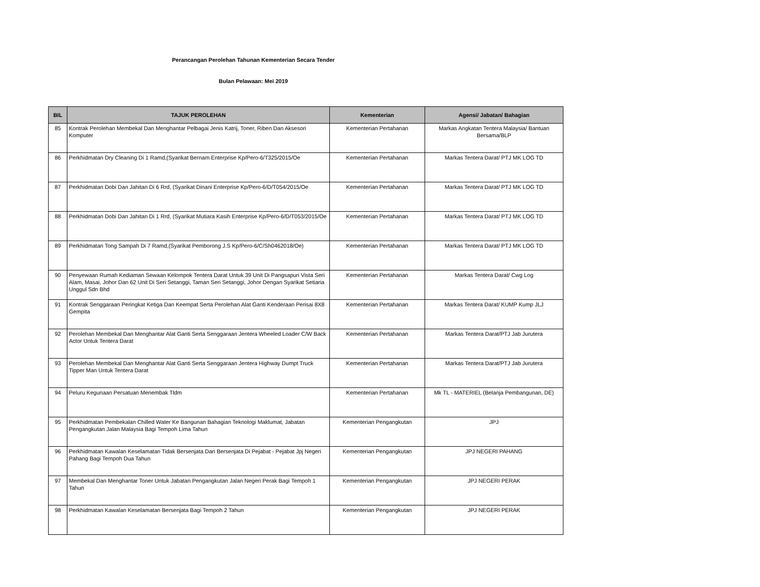Perancangan Perolehan Tahunan Kementerian Secara Tender
Bulan Pelawaan: Mei 2019
| BIL | TAJUK PEROLEHAN | Kementerian | Agensi/ Jabatan/ Bahagian |
| --- | --- | --- | --- |
| 85 | Kontrak Perolehan Membekal Dan Menghantar Pelbagai Jenis Katrij, Toner, Riben Dan Aksesori Komputer | Kementerian Pertahanan | Markas Angkatan Tentera Malaysia/ Bantuan Bersama/BLP |
| 86 | Perkhidmatan Dry Cleaning Di 1 Ramd,(Syarikat Bernam Enterprise Kp/Pero-6/T325/2015/Oe | Kementerian Pertahanan | Markas Tentera Darat/ PTJ MK LOG TD |
| 87 | Perkhidmatan Dobi Dan Jahitan Di 6 Rrd, (Syarikat Dinani Enterprise Kp/Pero-6/D/T054/2015/Oe | Kementerian Pertahanan | Markas Tentera Darat/ PTJ MK LOG TD |
| 88 | Perkhidmatan Dobi Dan Jahitan Di 1 Rrd, (Syarikat Mutiara Kasih Enterprise Kp/Pero-6/D/T053/2015/Oe | Kementerian Pertahanan | Markas Tentera Darat/ PTJ MK LOG TD |
| 89 | Perkhidmatan Tong Sampah Di 7 Ramd,(Syarikat Pemborong J.S Kp/Pero-6/C/Sh0462018/Oe) | Kementerian Pertahanan | Markas Tentera Darat/ PTJ MK LOG TD |
| 90 | Penyewaan Rumah Kediaman Sewaan Kelompok Tentera Darat Untuk 39 Unit Di Pangsapuri Vista Seri Alam, Masai, Johor Dan 62 Unit Di Seri Setanggi, Taman Seri Setanggi, Johor Dengan Syarikat Setiaria Unggul Sdn Bhd | Kementerian Pertahanan | Markas Tentera Darat/ Cwg Log |
| 91 | Kontrak Senggaraan Peringkat Ketiga Dan Keempat Serta Perolehan Alat Ganti Kenderaan Perisai 8X8 Gempita | Kementerian Pertahanan | Markas Tentera Darat/ KUMP Kump JLJ |
| 92 | Perolehan Membekal Dan Menghantar Alat Ganti Serta Senggaraan Jentera Wheeled Loader C/W Back Actor Untuk Tentera Darat | Kementerian Pertahanan | Markas Tentera Darat/PTJ Jab Jurutera |
| 93 | Perolehan Membekal Dan Menghantar Alat Ganti Serta Senggaraan Jentera Highway Dumpt Truck Tipper Man Untuk Tentera Darat | Kementerian Pertahanan | Markas Tentera Darat/PTJ Jab Jurutera |
| 94 | Peluru Kegunaan Persatuan Menembak Tldm | Kementerian Pertahanan | Mk TL - MATERIEL (Belanja Pembangunan, DE) |
| 95 | Perkhidmatan Pembekalan Chilled Water Ke Bangunan Bahagian Teknologi Maklumat, Jabatan Pengangkutan Jalan Malaysia Bagi Tempoh Lima Tahun | Kementerian Pengangkutan | JPJ |
| 96 | Perkhidmatan Kawalan Keselamatan Tidak Bersenjata Dan Bersenjata Di Pejabat - Pejabat Jpj Negeri Pahang Bagi Tempoh Dua Tahun | Kementerian Pengangkutan | JPJ NEGERI PAHANG |
| 97 | Membekal Dan Menghantar Toner Untuk Jabatan Pengangkutan Jalan Negeri Perak Bagi Tempoh 1 Tahun | Kementerian Pengangkutan | JPJ NEGERI PERAK |
| 98 | Perkhidmatan Kawalan Keselamatan Bersenjata Bagi Tempoh 2 Tahun | Kementerian Pengangkutan | JPJ NEGERI PERAK |